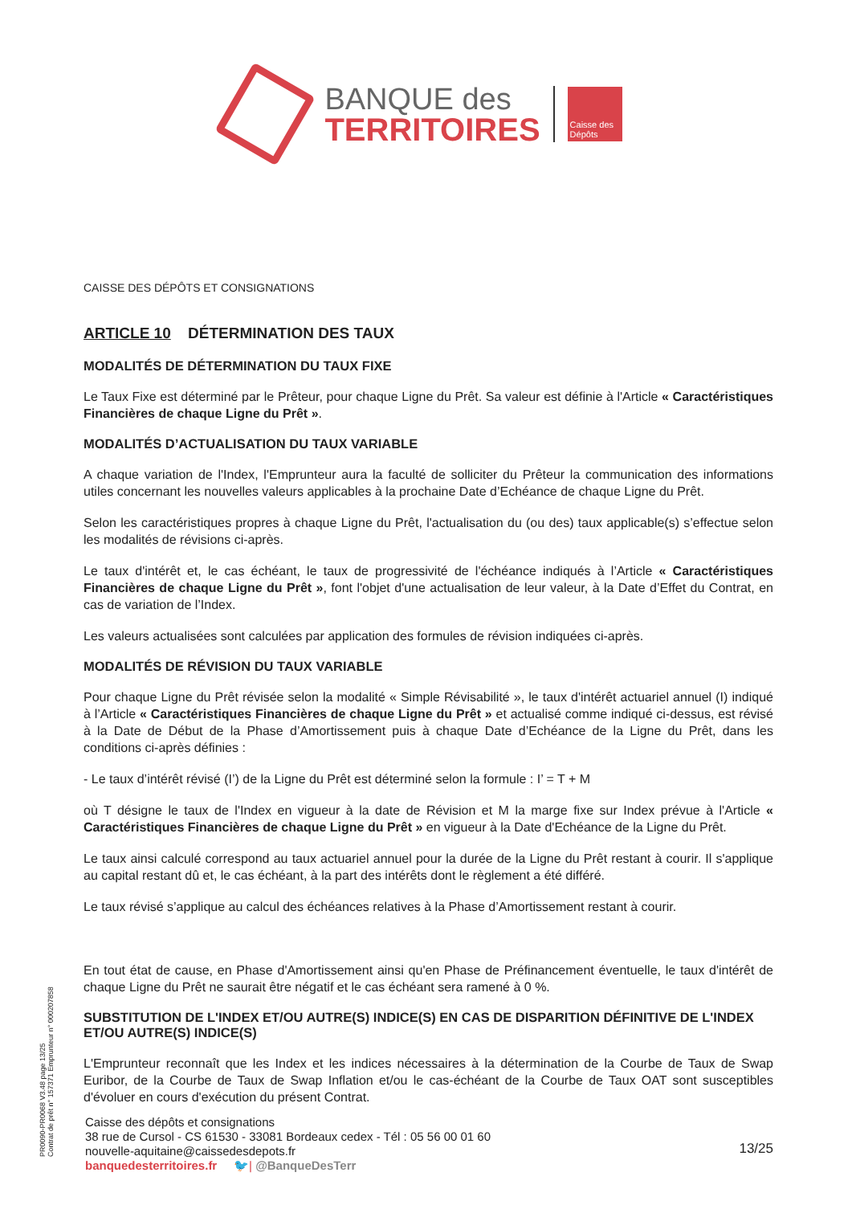BANQUE des
TERRITOIRES
Caisse des Dépôts
CAISSE DES DÉPÔTS ET CONSIGNATIONS
ARTICLE 10 DÉTERMINATION DES TAUX
MODALITÉS DE DÉTERMINATION DU TAUX FIXE
Le Taux Fixe est déterminé par le Prêteur, pour chaque Ligne du Prêt. Sa valeur est définie à l'Article « Caractéristiques Financières de chaque Ligne du Prêt ».
MODALITÉS D’ACTUALISATION DU TAUX VARIABLE
A chaque variation de l'Index, l'Emprunteur aura la faculté de solliciter du Prêteur la communication des informations utiles concernant les nouvelles valeurs applicables à la prochaine Date d’Echéance de chaque Ligne du Prêt.
Selon les caractéristiques propres à chaque Ligne du Prêt, l'actualisation du (ou des) taux applicable(s) s’effectue selon les modalités de révisions ci-après.
Le taux d'intérêt et, le cas échéant, le taux de progressivité de l'échéance indiqués à l’Article « Caractéristiques Financières de chaque Ligne du Prêt », font l'objet d'une actualisation de leur valeur, à la Date d’Effet du Contrat, en cas de variation de l’Index.
Les valeurs actualisées sont calculées par application des formules de révision indiquées ci-après.
MODALITÉS DE RÉVISION DU TAUX VARIABLE
Pour chaque Ligne du Prêt révisée selon la modalité « Simple Révisabilité », le taux d'intérêt actuariel annuel (I) indiqué à l’Article « Caractéristiques Financières de chaque Ligne du Prêt » et actualisé comme indiqué ci-dessus, est révisé à la Date de Début de la Phase d’Amortissement puis à chaque Date d’Echéance de la Ligne du Prêt, dans les conditions ci-après définies :
- Le taux d’intérêt révisé (I’) de la Ligne du Prêt est déterminé selon la formule : I’ = T + M
où T désigne le taux de l'Index en vigueur à la date de Révision et M la marge fixe sur Index prévue à l'Article « Caractéristiques Financières de chaque Ligne du Prêt » en vigueur à la Date d'Echéance de la Ligne du Prêt.
Le taux ainsi calculé correspond au taux actuariel annuel pour la durée de la Ligne du Prêt restant à courir. Il s'applique au capital restant dû et, le cas échéant, à la part des intérêts dont le règlement a été différé.
Le taux révisé s’applique au calcul des échéances relatives à la Phase d’Amortissement restant à courir.
En tout état de cause, en Phase d'Amortissement ainsi qu'en Phase de Préfinancement éventuelle, le taux d'intérêt de chaque Ligne du Prêt ne saurait être négatif et le cas échéant sera ramené à 0 %.
SUBSTITUTION DE L'INDEX ET/OU AUTRE(S) INDICE(S) EN CAS DE DISPARITION DÉFINITIVE DE L'INDEX ET/OU AUTRE(S) INDICE(S)
L'Emprunteur reconnaît que les Index et les indices nécessaires à la détermination de la Courbe de Taux de Swap Euribor, de la Courbe de Taux de Swap Inflation et/ou le cas-échéant de la Courbe de Taux OAT sont susceptibles d'évoluer en cours d'exécution du présent Contrat.
PR0090-PR0068 V3.48 page 13/25
Contrat de prêt n° 157371 Emprunteur n° 000207858
Caisse des dépôts et consignations
38 rue de Cursol - CS 61530 - 33081 Bordeaux cedex - Tél : 05 56 00 01 60
nouvelle-aquitaine@caissedesdepots.fr
banquedesterritoires.fr 🐦| @BanqueDesTerr
13/25